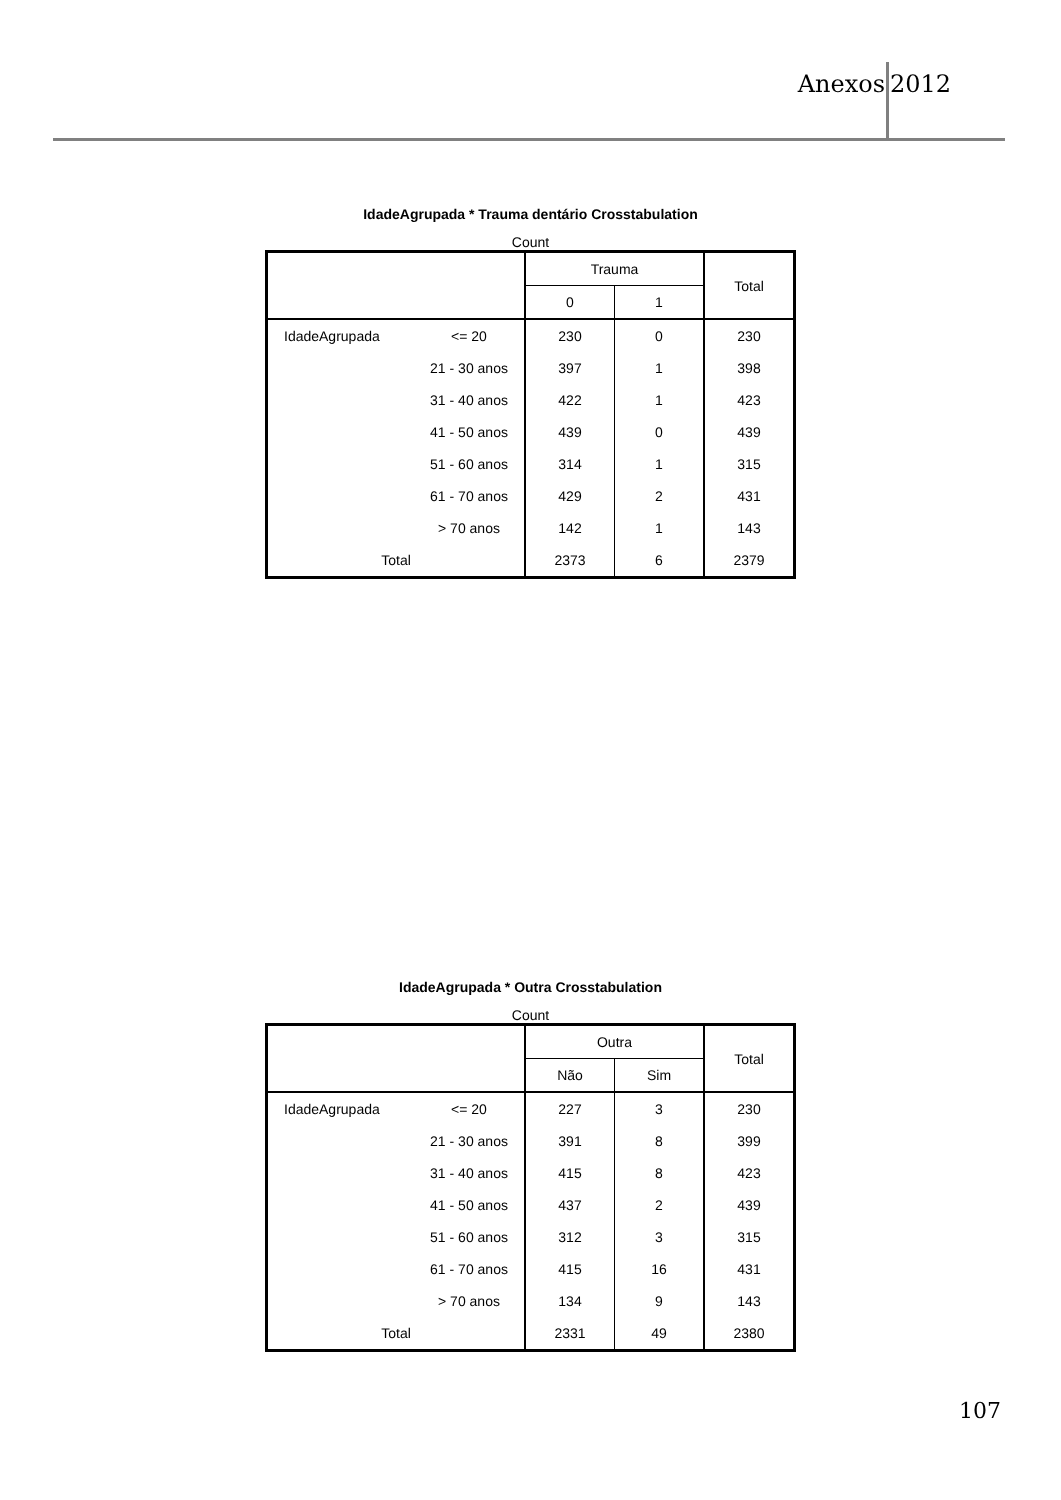Anexos 2012
IdadeAgrupada * Trauma dentário Crosstabulation
Count
| | | Trauma | | Total |
| --- | --- | --- | --- | --- |
| | | 0 | 1 | |
| IdadeAgrupada | <= 20 | 230 | 0 | 230 |
| | 21 - 30 anos | 397 | 1 | 398 |
| | 31 - 40 anos | 422 | 1 | 423 |
| | 41 - 50 anos | 439 | 0 | 439 |
| | 51 - 60 anos | 314 | 1 | 315 |
| | 61 - 70 anos | 429 | 2 | 431 |
| | > 70 anos | 142 | 1 | 143 |
| Total | | 2373 | 6 | 2379 |
IdadeAgrupada * Outra Crosstabulation
Count
| | | Outra | | Total |
| --- | --- | --- | --- | --- |
| | | Não | Sim | |
| IdadeAgrupada | <= 20 | 227 | 3 | 230 |
| | 21 - 30 anos | 391 | 8 | 399 |
| | 31 - 40 anos | 415 | 8 | 423 |
| | 41 - 50 anos | 437 | 2 | 439 |
| | 51 - 60 anos | 312 | 3 | 315 |
| | 61 - 70 anos | 415 | 16 | 431 |
| | > 70 anos | 134 | 9 | 143 |
| Total | | 2331 | 49 | 2380 |
107